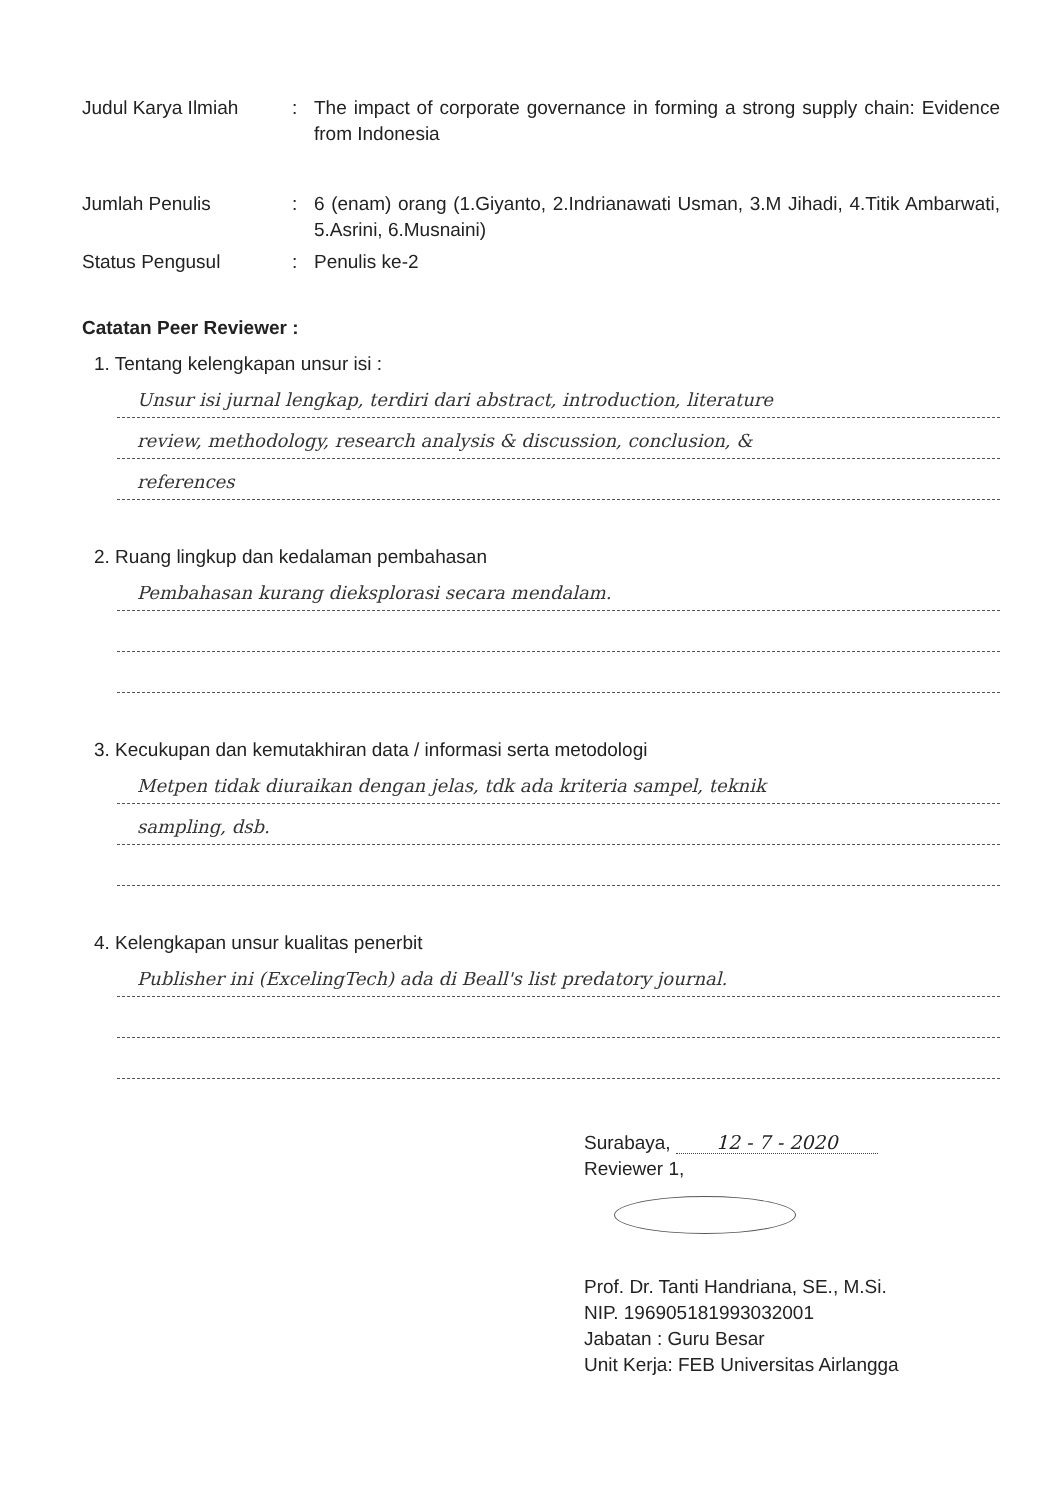Judul Karya Ilmiah : The impact of corporate governance in forming a strong supply chain: Evidence from Indonesia
Jumlah Penulis : 6 (enam) orang (1.Giyanto, 2.Indrianawati Usman, 3.M Jihadi, 4.Titik Ambarwati, 5.Asrini, 6.Musnaini)
Status Pengusul : Penulis ke-2
Catatan Peer Reviewer :
1. Tentang kelengkapan unsur isi :
Unsur isi jurnal lengkap, terdiri dari abstract, introduction, literature
review, methodology, research analysis & discussion, conclusion, &
references
2. Ruang lingkup dan kedalaman pembahasan
Pembahasan kurang dieksplorasi secara mendalam.
3. Kecukupan dan kemutakhiran data / informasi serta metodologi
Metpen tidak diuraikan dengan jelas, tdk ada kriteria sampel, teknik
sampling, dsb.
4. Kelengkapan unsur kualitas penerbit
Publisher ini (ExcelingTech) ada di Beall's list predatory journal.
Surabaya, 12 - 7 - 2020
Reviewer 1,
Prof. Dr. Tanti Handriana, SE., M.Si.
NIP. 196905181993032001
Jabatan : Guru Besar
Unit Kerja: FEB Universitas Airlangga